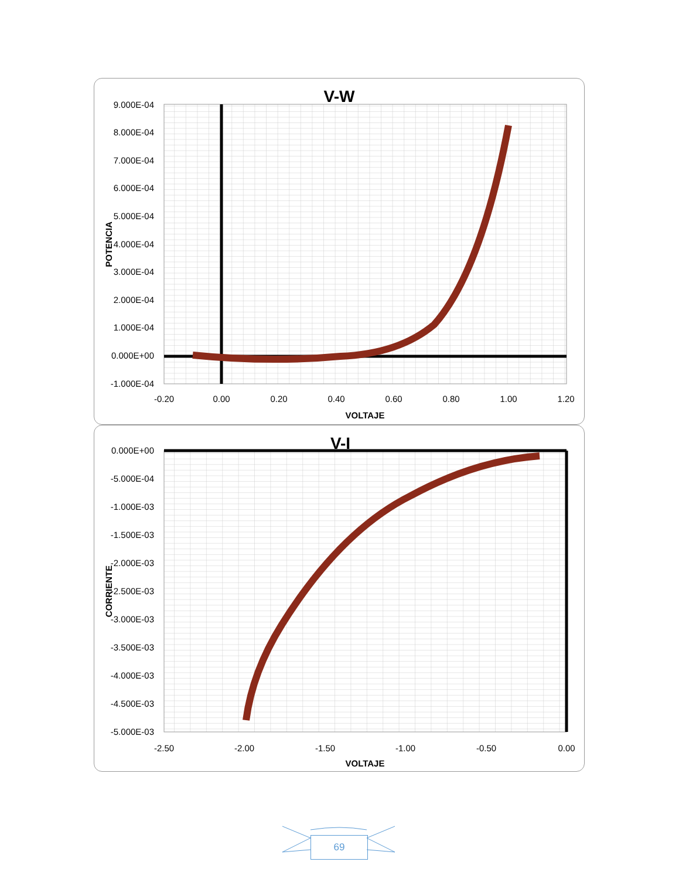V-W
9.000E-04
8.000E-04
7.000E-04
6.000E-04
5.000E-04
4.000E-04
3.000E-04
2.000E-04
1.000E-04
0.000E+00
-1.000E-04
-0.20
0.00
0.20
0.40
0.60
0.80
1.00
1.20
VOLTAJE
POTENCIA
V-I
0.000E+00
-5.000E-04
-1.000E-03
-1.500E-03
-2.000E-03
-2.500E-03
-3.000E-03
-3.500E-03
-4.000E-03
-4.500E-03
-5.000E-03
-2.50
-2.00
-1.50
-1.00
-0.50
0.00
VOLTAJE
CORRIENTE
69